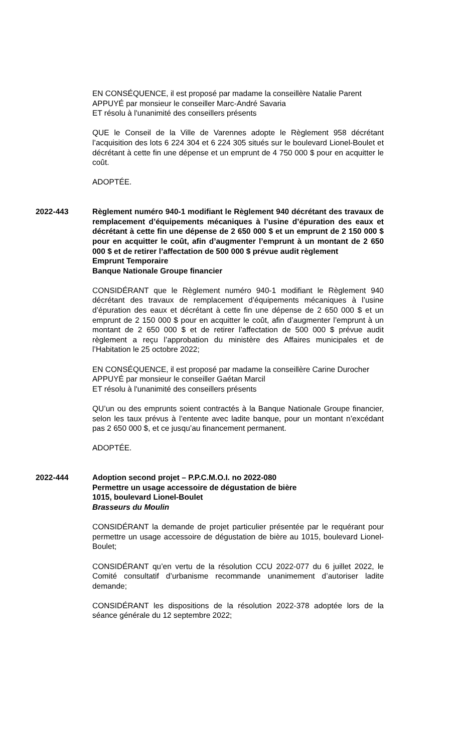EN CONSÉQUENCE, il est proposé par madame la conseillère Natalie Parent
APPUYÉ par monsieur le conseiller Marc-André Savaria
ET résolu à l'unanimité des conseillers présents
QUE le Conseil de la Ville de Varennes adopte le Règlement 958 décrétant l’acquisition des lots 6 224 304 et 6 224 305 situés sur le boulevard Lionel-Boulet et décrétant à cette fin une dépense et un emprunt de 4 750 000 $ pour en acquitter le coût.
ADOPTÉE.
2022-443 Règlement numéro 940-1 modifiant le Règlement 940 décrétant des travaux de remplacement d’équipements mécaniques à l’usine d’épuration des eaux et décrétant à cette fin une dépense de 2 650 000 $ et un emprunt de 2 150 000 $ pour en acquitter le coût, afin d’augmenter l’emprunt à un montant de 2 650 000 $ et de retirer l’affectation de 500 000 $ prévue audit règlement
Emprunt Temporaire
Banque Nationale Groupe financier
CONSIDÉRANT que le Règlement numéro 940-1 modifiant le Règlement 940 décrétant des travaux de remplacement d’équipements mécaniques à l’usine d’épuration des eaux et décrétant à cette fin une dépense de 2 650 000 $ et un emprunt de 2 150 000 $ pour en acquitter le coût, afin d’augmenter l’emprunt à un montant de 2 650 000 $ et de retirer l’affectation de 500 000 $ prévue audit règlement a reçu l’approbation du ministère des Affaires municipales et de l’Habitation le 25 octobre 2022;
EN CONSÉQUENCE, il est proposé par madame la conseillère Carine Durocher
APPUYÉ par monsieur le conseiller Gaétan Marcil
ET résolu à l'unanimité des conseillers présents
QU’un ou des emprunts soient contractés à la Banque Nationale Groupe financier, selon les taux prévus à l’entente avec ladite banque, pour un montant n’excédant pas 2 650 000 $, et ce jusqu’au financement permanent.
ADOPTÉE.
2022-444 Adoption second projet – P.P.C.M.O.I. no 2022-080
Permettre un usage accessoire de dégustation de bière
1015, boulevard Lionel-Boulet
Brasseurs du Moulin
CONSIDÉRANT la demande de projet particulier présentée par le requérant pour permettre un usage accessoire de dégustation de bière au 1015, boulevard Lionel-Boulet;
CONSIDÉRANT qu’en vertu de la résolution CCU 2022-077 du 6 juillet 2022, le Comité consultatif d’urbanisme recommande unanimement d’autoriser ladite demande;
CONSIDÉRANT les dispositions de la résolution 2022-378 adoptée lors de la séance générale du 12 septembre 2022;